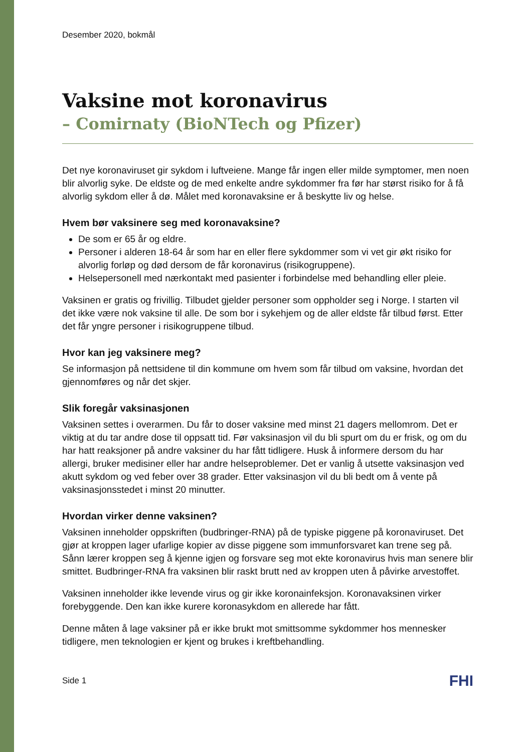Desember 2020, bokmål
Vaksine mot koronavirus
– Comirnaty (BioNTech og Pfizer)
Det nye koronaviruset gir sykdom i luftveiene. Mange får ingen eller milde symptomer, men noen blir alvorlig syke. De eldste og de med enkelte andre sykdommer fra før har størst risiko for å få alvorlig sykdom eller å dø. Målet med koronavaksine er å beskytte liv og helse.
Hvem bør vaksinere seg med koronavaksine?
De som er 65 år og eldre.
Personer i alderen 18-64 år som har en eller flere sykdommer som vi vet gir økt risiko for alvorlig forløp og død dersom de får koronavirus (risikogruppene).
Helsepersonell med nærkontakt med pasienter i forbindelse med behandling eller pleie.
Vaksinen er gratis og frivillig. Tilbudet gjelder personer som oppholder seg i Norge. I starten vil det ikke være nok vaksine til alle. De som bor i sykehjem og de aller eldste får tilbud først. Etter det får yngre personer i risikogruppene tilbud.
Hvor kan jeg vaksinere meg?
Se informasjon på nettsidene til din kommune om hvem som får tilbud om vaksine, hvordan det gjennomføres og når det skjer.
Slik foregår vaksinasjonen
Vaksinen settes i overarmen. Du får to doser vaksine med minst 21 dagers mellomrom. Det er viktig at du tar andre dose til oppsatt tid. Før vaksinasjon vil du bli spurt om du er frisk, og om du har hatt reaksjoner på andre vaksiner du har fått tidligere. Husk å informere dersom du har allergi, bruker medisiner eller har andre helseproblemer. Det er vanlig å utsette vaksinasjon ved akutt sykdom og ved feber over 38 grader. Etter vaksinasjon vil du bli bedt om å vente på vaksinasjonsstedet i minst 20 minutter.
Hvordan virker denne vaksinen?
Vaksinen inneholder oppskriften (budbringer-RNA) på de typiske piggene på koronaviruset. Det gjør at kroppen lager ufarlige kopier av disse piggene som immunforsvaret kan trene seg på. Sånn lærer kroppen seg å kjenne igjen og forsvare seg mot ekte koronavirus hvis man senere blir smittet. Budbringer-RNA fra vaksinen blir raskt brutt ned av kroppen uten å påvirke arvestoffet.
Vaksinen inneholder ikke levende virus og gir ikke koronainfeksjon. Koronavaksinen virker forebyggende. Den kan ikke kurere koronasykdom en allerede har fått.
Denne måten å lage vaksiner på er ikke brukt mot smittsomme sykdommer hos mennesker tidligere, men teknologien er kjent og brukes i kreftbehandling.
Side 1 FHI